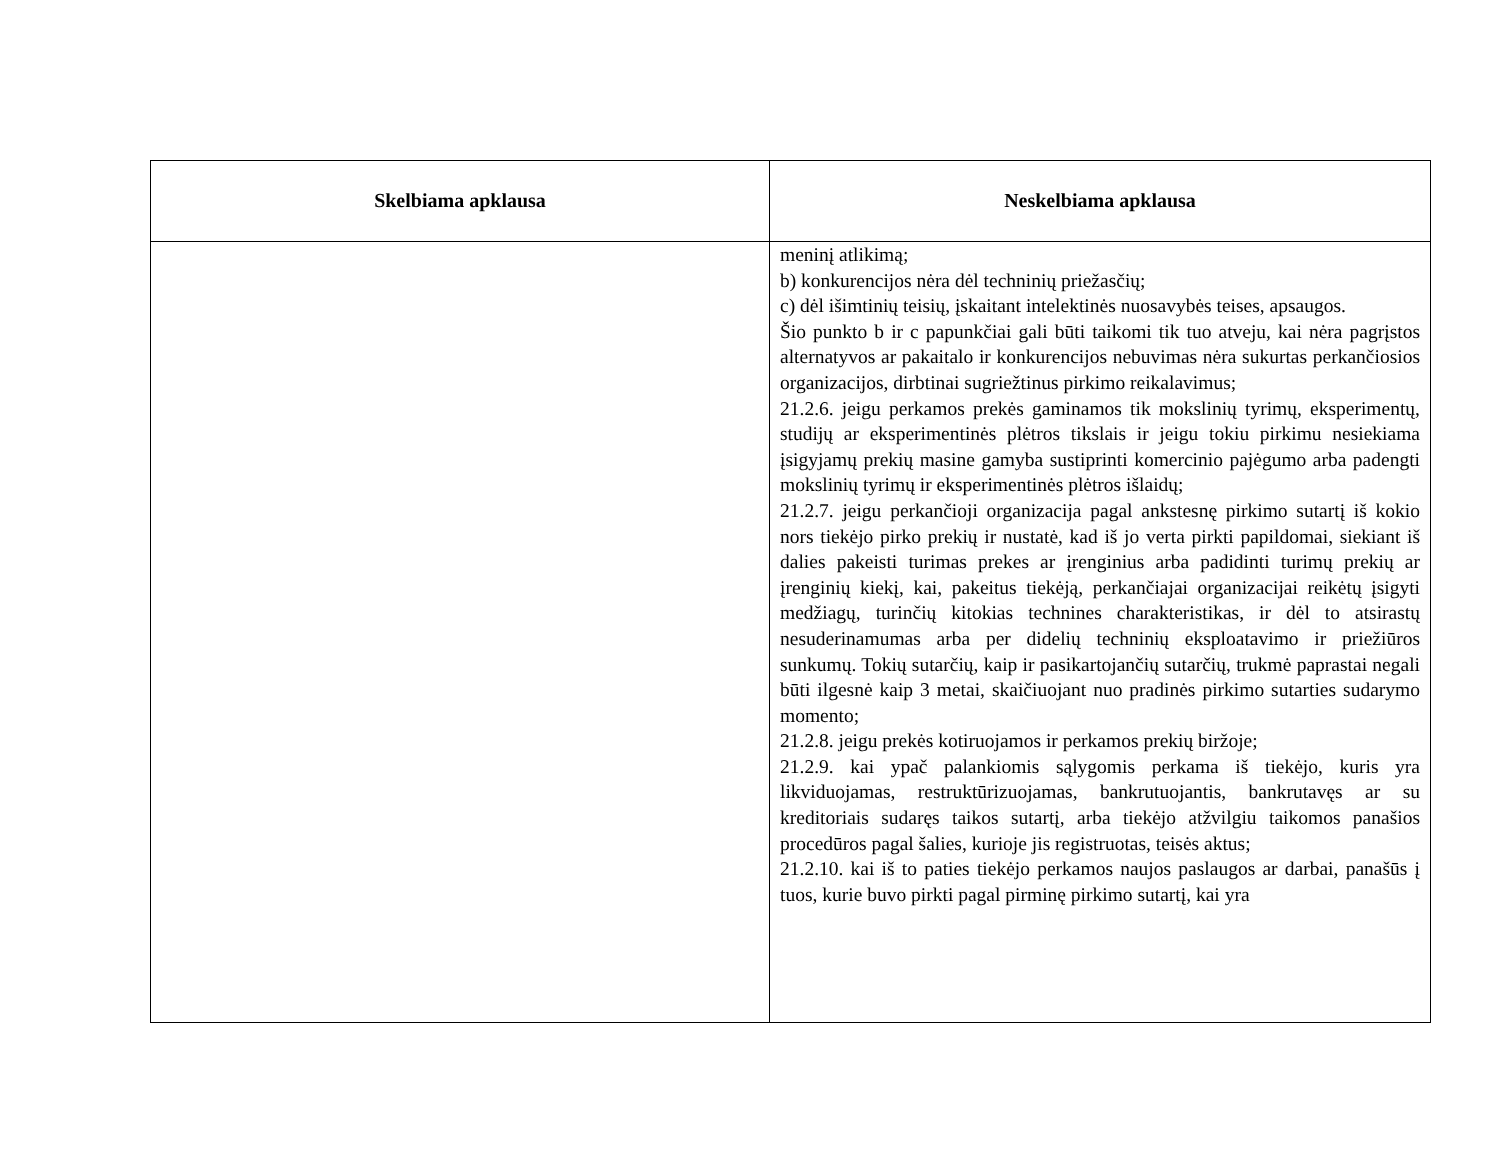| Skelbiama apklausa | Neskelbiama apklausa |
| --- | --- |
| | meninį atlikimą; b) konkurencijos nėra dėl techninių priežasčių; c) dėl išimtinių teisių, įskaitant intelektinės nuosavybės teises, apsaugos. Šio punkto b ir c papunkčiai gali būti taikomi tik tuo atveju, kai nėra pagrįstos alternatyvos ar pakaitalo ir konkurencijos nebuvimas nėra sukurtas perkančiosios organizacijos, dirbtinai sugriežtinus pirkimo reikalavimus; 21.2.6. jeigu perkamos prekės gaminamos tik mokslinių tyrimų, eksperimentų, studijų ar eksperimentinės plėtros tikslais ir jeigu tokiu pirkimu nesiekiama įsigyjamų prekių masine gamyba sustiprinti komercinio pajėgumo arba padengti mokslinių tyrimų ir eksperimentinės plėtros išlaidų; 21.2.7. jeigu perkančioji organizacija pagal ankstesnę pirkimo sutartį iš kokio nors tiekėjo pirko prekių ir nustatė, kad iš jo verta pirkti papildomai, siekiant iš dalies pakeisti turimas prekes ar įrenginius arba padidinti turimų prekių ar įrenginių kiekį, kai, pakeitus tiekėją, perkančiajai organizacijai reikėtų įsigyti medžiagų, turinčių kitokias technines charakteristikas, ir dėl to atsirastų nesuderinamumas arba per didelių techninių eksploatavimo ir priežiūros sunkumų. Tokių sutarčių, kaip ir pasikartojančių sutarčių, trukmė paprastai negali būti ilgesnė kaip 3 metai, skaičiuojant nuo pradinės pirkimo sutarties sudarymo momento; 21.2.8. jeigu prekės kotiruojamos ir perkamos prekių biržoje; 21.2.9. kai ypač palankiomis sąlygomis perkama iš tiekėjo, kuris yra likviduojamas, restruktūrizuojamas, bankrutuojantis, bankrutavęs ar su kreditoriais sudaręs taikos sutartį, arba tiekėjo atžvilgiu taikomos panašios procedūros pagal šalies, kurioje jis registruotas, teisės aktus; 21.2.10. kai iš to paties tiekėjo perkamos naujos paslaugos ar darbai, panašūs į tuos, kurie buvo pirkti pagal pirminę pirkimo sutartį, kai yra |